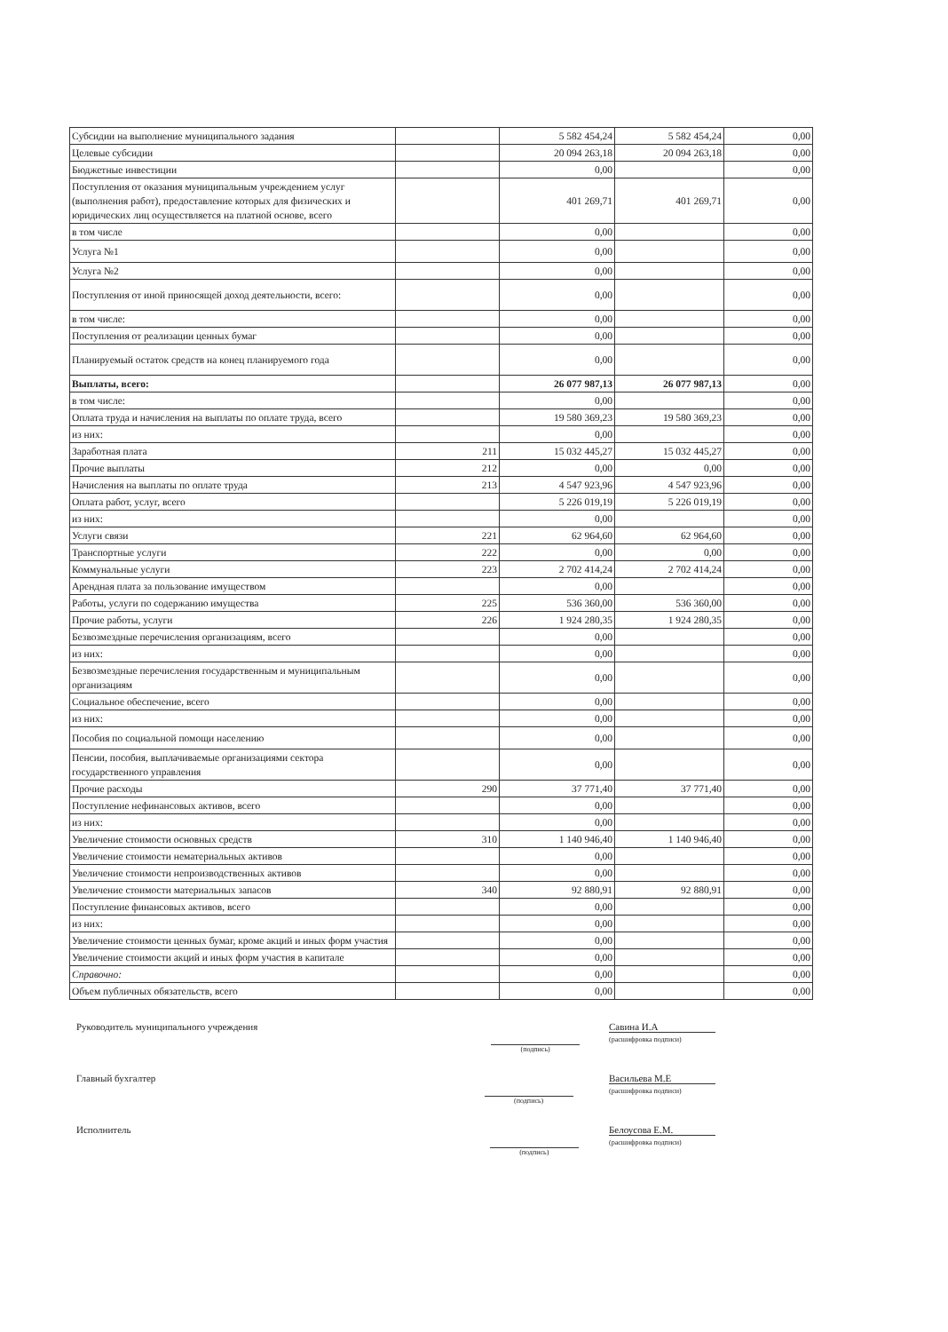| Субсидии на выполнение муниципального задания | | 5 582 454,24 | 5 582 454,24 | 0,00 |
| Целевые субсидии | | 20 094 263,18 | 20 094 263,18 | 0,00 |
| Бюджетные инвестиции | | 0,00 | | 0,00 |
| Поступления от оказания муниципальным учреждением услуг (выполнения работ), предоставление которых для физических и юридических лиц осуществляется на платной основе, всего | | 401 269,71 | 401 269,71 | 0,00 |
| в том числе | | 0,00 | | 0,00 |
| Услуга №1 | | 0,00 | | 0,00 |
| Услуга №2 | | 0,00 | | 0,00 |
| Поступления от иной приносящей доход деятельности, всего: | | 0,00 | | 0,00 |
| в том числе: | | 0,00 | | 0,00 |
| Поступления от реализации ценных бумаг | | 0,00 | | 0,00 |
| Планируемый остаток средств на конец планируемого года | | 0,00 | | 0,00 |
| Выплаты, всего: | | 26 077 987,13 | 26 077 987,13 | 0,00 |
| в том числе: | | 0,00 | | 0,00 |
| Оплата труда и начисления на выплаты по оплате труда, всего | | 19 580 369,23 | 19 580 369,23 | 0,00 |
| из них: | | 0,00 | | 0,00 |
| Заработная плата | 211 | 15 032 445,27 | 15 032 445,27 | 0,00 |
| Прочие выплаты | 212 | 0,00 | 0,00 | 0,00 |
| Начисления на выплаты по оплате труда | 213 | 4 547 923,96 | 4 547 923,96 | 0,00 |
| Оплата работ, услуг, всего | | 5 226 019,19 | 5 226 019,19 | 0,00 |
| из них: | | 0,00 | | 0,00 |
| Услуги связи | 221 | 62 964,60 | 62 964,60 | 0,00 |
| Транспортные услуги | 222 | 0,00 | 0,00 | 0,00 |
| Коммунальные услуги | 223 | 2 702 414,24 | 2 702 414,24 | 0,00 |
| Арендная плата за пользование имуществом | | 0,00 | | 0,00 |
| Работы, услуги по содержанию имущества | 225 | 536 360,00 | 536 360,00 | 0,00 |
| Прочие работы, услуги | 226 | 1 924 280,35 | 1 924 280,35 | 0,00 |
| Безвозмездные перечисления организациям, всего | | 0,00 | | 0,00 |
| из них: | | 0,00 | | 0,00 |
| Безвозмездные перечисления государственным и муниципальным организациям | | 0,00 | | 0,00 |
| Социальное обеспечение, всего | | 0,00 | | 0,00 |
| из них: | | 0,00 | | 0,00 |
| Пособия по социальной помощи населению | | 0,00 | | 0,00 |
| Пенсии, пособия, выплачиваемые организациями сектора государственного управления | | 0,00 | | 0,00 |
| Прочие расходы | 290 | 37 771,40 | 37 771,40 | 0,00 |
| Поступление нефинансовых активов, всего | | 0,00 | | 0,00 |
| из них: | | 0,00 | | 0,00 |
| Увеличение стоимости основных средств | 310 | 1 140 946,40 | 1 140 946,40 | 0,00 |
| Увеличение стоимости нематериальных активов | | 0,00 | | 0,00 |
| Увеличение стоимости непроизводственных активов | | 0,00 | | 0,00 |
| Увеличение стоимости материальных запасов | 340 | 92 880,91 | 92 880,91 | 0,00 |
| Поступление финансовых активов, всего | | 0,00 | | 0,00 |
| из них: | | 0,00 | | 0,00 |
| Увеличение стоимости ценных бумаг, кроме акций и иных форм участия | | 0,00 | | 0,00 |
| Увеличение стоимости акций и иных форм участия в капитале | | 0,00 | | 0,00 |
| Справочно: | | 0,00 | | 0,00 |
| Объем публичных обязательств, всего | | 0,00 | | 0,00 |
Руководитель муниципального учреждения (подпись) Савина И.А
(расшифровка подписи)
Главный бухгалтер (подпись) Васильева М.Е
(расшифровка подписи)
Исполнитель (подпись) Белоусова Е.М.
(расшифровка подписи)